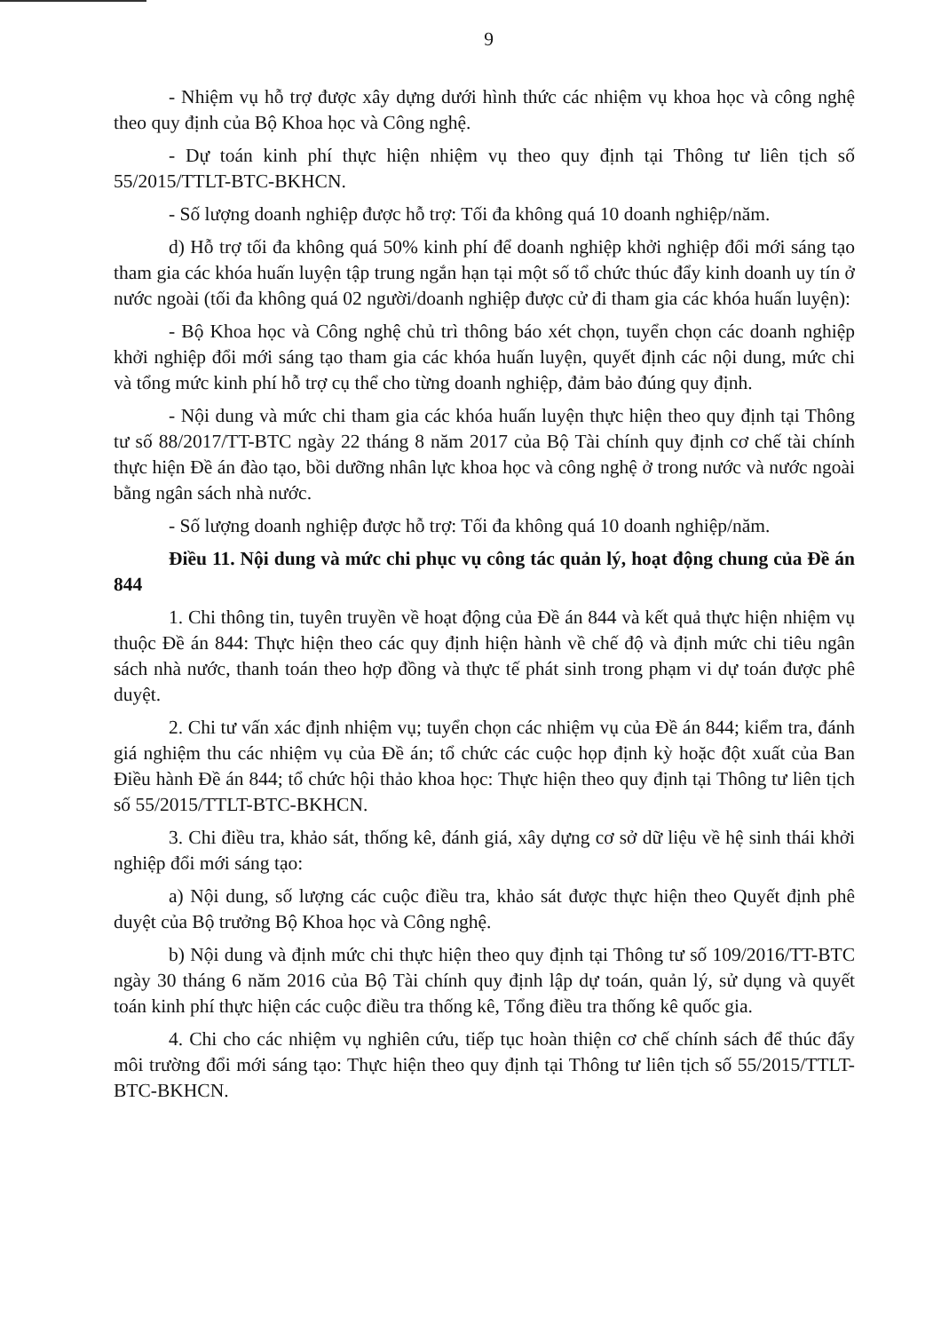9
- Nhiệm vụ hỗ trợ được xây dựng dưới hình thức các nhiệm vụ khoa học và công nghệ theo quy định của Bộ Khoa học và Công nghệ.
- Dự toán kinh phí thực hiện nhiệm vụ theo quy định tại Thông tư liên tịch số 55/2015/TTLT-BTC-BKHCN.
- Số lượng doanh nghiệp được hỗ trợ: Tối đa không quá 10 doanh nghiệp/năm.
d) Hỗ trợ tối đa không quá 50% kinh phí để doanh nghiệp khởi nghiệp đổi mới sáng tạo tham gia các khóa huấn luyện tập trung ngắn hạn tại một số tổ chức thúc đẩy kinh doanh uy tín ở nước ngoài (tối đa không quá 02 người/doanh nghiệp được cử đi tham gia các khóa huấn luyện):
- Bộ Khoa học và Công nghệ chủ trì thông báo xét chọn, tuyển chọn các doanh nghiệp khởi nghiệp đổi mới sáng tạo tham gia các khóa huấn luyện, quyết định các nội dung, mức chi và tổng mức kinh phí hỗ trợ cụ thể cho từng doanh nghiệp, đảm bảo đúng quy định.
- Nội dung và mức chi tham gia các khóa huấn luyện thực hiện theo quy định tại Thông tư số 88/2017/TT-BTC ngày 22 tháng 8 năm 2017 của Bộ Tài chính quy định cơ chế tài chính thực hiện Đề án đào tạo, bồi dưỡng nhân lực khoa học và công nghệ ở trong nước và nước ngoài bằng ngân sách nhà nước.
- Số lượng doanh nghiệp được hỗ trợ: Tối đa không quá 10 doanh nghiệp/năm.
Điều 11. Nội dung và mức chi phục vụ công tác quản lý, hoạt động chung của Đề án 844
1. Chi thông tin, tuyên truyền về hoạt động của Đề án 844 và kết quả thực hiện nhiệm vụ thuộc Đề án 844: Thực hiện theo các quy định hiện hành về chế độ và định mức chi tiêu ngân sách nhà nước, thanh toán theo hợp đồng và thực tế phát sinh trong phạm vi dự toán được phê duyệt.
2. Chi tư vấn xác định nhiệm vụ; tuyển chọn các nhiệm vụ của Đề án 844; kiểm tra, đánh giá nghiệm thu các nhiệm vụ của Đề án; tổ chức các cuộc họp định kỳ hoặc đột xuất của Ban Điều hành Đề án 844; tổ chức hội thảo khoa học: Thực hiện theo quy định tại Thông tư liên tịch số 55/2015/TTLT-BTC-BKHCN.
3. Chi điều tra, khảo sát, thống kê, đánh giá, xây dựng cơ sở dữ liệu về hệ sinh thái khởi nghiệp đổi mới sáng tạo:
a) Nội dung, số lượng các cuộc điều tra, khảo sát được thực hiện theo Quyết định phê duyệt của Bộ trưởng Bộ Khoa học và Công nghệ.
b) Nội dung và định mức chi thực hiện theo quy định tại Thông tư số 109/2016/TT-BTC ngày 30 tháng 6 năm 2016 của Bộ Tài chính quy định lập dự toán, quản lý, sử dụng và quyết toán kinh phí thực hiện các cuộc điều tra thống kê, Tổng điều tra thống kê quốc gia.
4. Chi cho các nhiệm vụ nghiên cứu, tiếp tục hoàn thiện cơ chế chính sách để thúc đẩy môi trường đổi mới sáng tạo: Thực hiện theo quy định tại Thông tư liên tịch số 55/2015/TTLT-BTC-BKHCN.